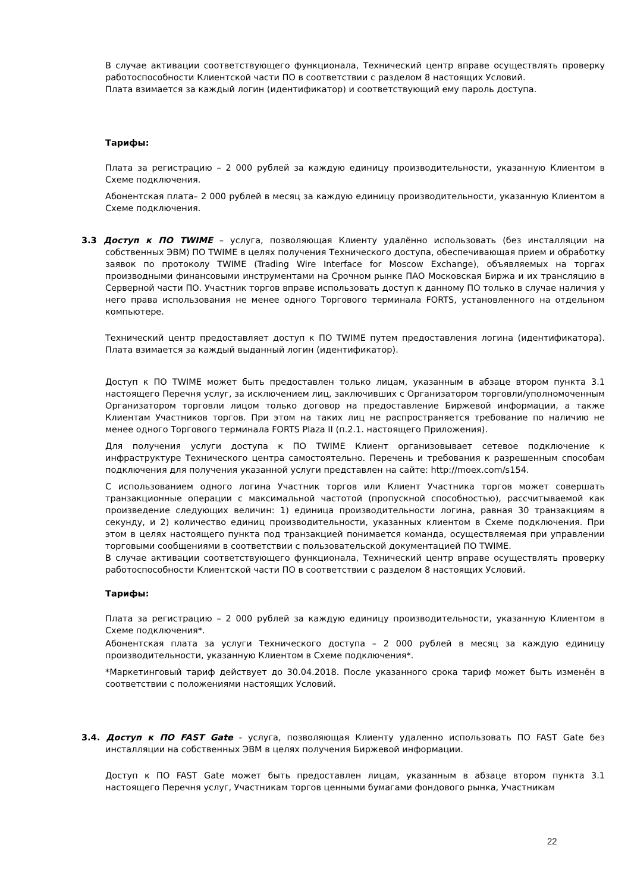В случае активации соответствующего функционала, Технический центр вправе осуществлять проверку работоспособности Клиентской части ПО в соответствии с разделом 8 настоящих Условий.
Плата взимается за каждый логин (идентификатор) и соответствующий ему пароль доступа.
Тарифы:
Плата за регистрацию – 2 000 рублей за каждую единицу производительности, указанную Клиентом в Схеме подключения.
Абонентская плата– 2 000 рублей в месяц за каждую единицу производительности, указанную Клиентом в Схеме подключения.
3.3 Доступ к ПО TWIME – услуга, позволяющая Клиенту удалённо использовать (без инсталляции на собственных ЭВМ) ПО TWIME в целях получения Технического доступа, обеспечивающая прием и обработку заявок по протоколу TWIME (Trading Wire Interface for Moscow Exchange), объявляемых на торгах производными финансовыми инструментами на Срочном рынке ПАО Московская Биржа и их трансляцию в Серверной части ПО. Участник торгов вправе использовать доступ к данному ПО только в случае наличия у него права использования не менее одного Торгового терминала FORTS, установленного на отдельном компьютере.
Технический центр предоставляет доступ к ПО TWIME путем предоставления логина (идентификатора). Плата взимается за каждый выданный логин (идентификатор).
Доступ к ПО TWIME может быть предоставлен только лицам, указанным в абзаце втором пункта 3.1 настоящего Перечня услуг, за исключением лиц, заключивших с Организатором торговли/уполномоченным Организатором торговли лицом только договор на предоставление Биржевой информации, а также Клиентам Участников торгов. При этом на таких лиц не распространяется требование по наличию не менее одного Торгового терминала FORTS Plaza II (п.2.1. настоящего Приложения).
Для получения услуги доступа к ПО TWIME Клиент организовывает сетевое подключение к инфраструктуре Технического центра самостоятельно. Перечень и требования к разрешенным способам подключения для получения указанной услуги представлен на сайте: http://moex.com/s154.
С использованием одного логина Участник торгов или Клиент Участника торгов может совершать транзакционные операции с максимальной частотой (пропускной способностью), рассчитываемой как произведение следующих величин: 1) единица производительности логина, равная 30 транзакциям в секунду, и 2) количество единиц производительности, указанных клиентом в Схеме подключения. При этом в целях настоящего пункта под транзакцией понимается команда, осуществляемая при управлении торговыми сообщениями в соответствии с пользовательской документацией ПО TWIME.
В случае активации соответствующего функционала, Технический центр вправе осуществлять проверку работоспособности Клиентской части ПО в соответствии с разделом 8 настоящих Условий.
Тарифы:
Плата за регистрацию – 2 000 рублей за каждую единицу производительности, указанную Клиентом в Схеме подключения*.
Абонентская плата за услуги Технического доступа – 2 000 рублей в месяц за каждую единицу производительности, указанную Клиентом в Схеме подключения*.
*Маркетинговый тариф действует до 30.04.2018. После указанного срока тариф может быть изменён в соответствии с положениями настоящих Условий.
3.4. Доступ к ПО FAST Gate - услуга, позволяющая Клиенту удаленно использовать ПО FAST Gate без инсталляции на собственных ЭВМ в целях получения Биржевой информации.
Доступ к ПО FAST Gate может быть предоставлен лицам, указанным в абзаце втором пункта 3.1 настоящего Перечня услуг, Участникам торгов ценными бумагами фондового рынка, Участникам
22